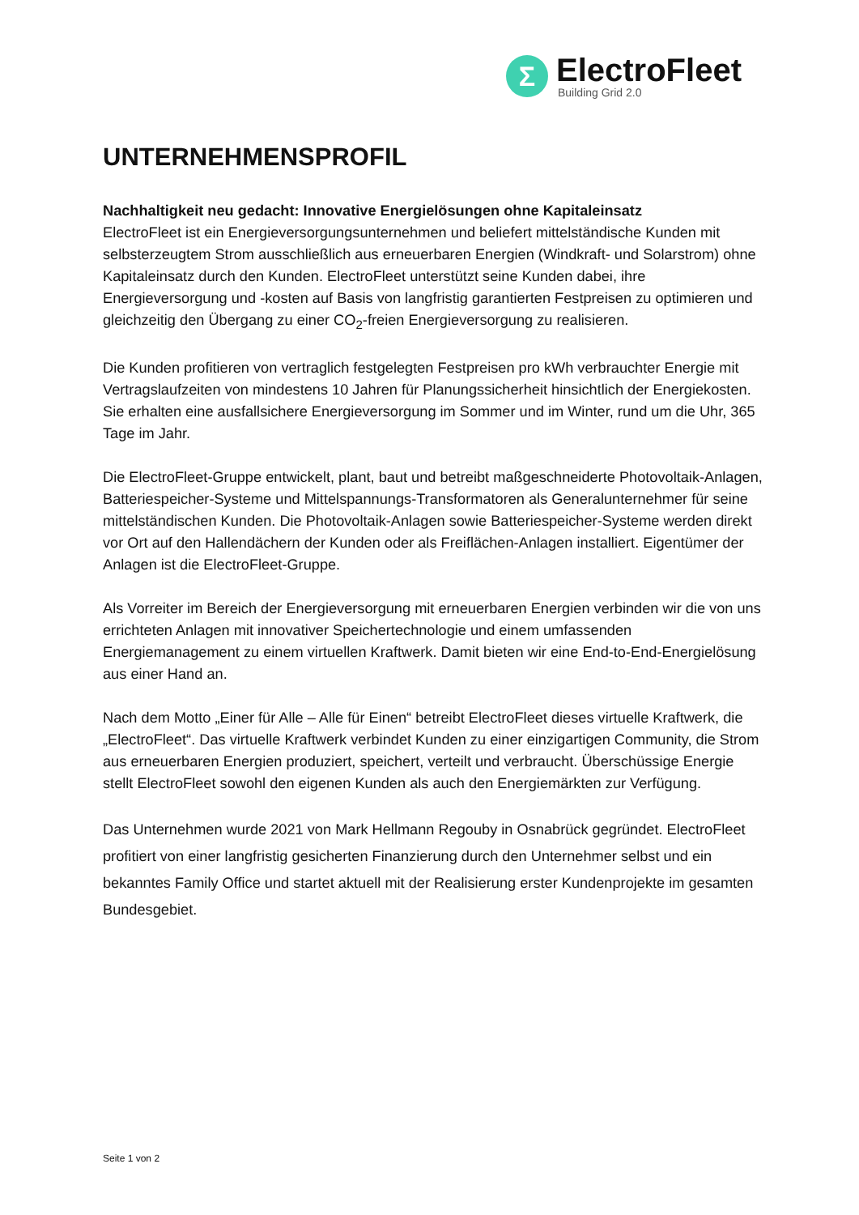Σ
ElectroFleet
Building Grid 2.0
UNTERNEHMENSPROFIL
Nachhaltigkeit neu gedacht: Innovative Energielösungen ohne Kapitaleinsatz
ElectroFleet ist ein Energieversorgungsunternehmen und beliefert mittelständische Kunden mit selbsterzeugtem Strom ausschließlich aus erneuerbaren Energien (Windkraft- und Solarstrom) ohne Kapitaleinsatz durch den Kunden. ElectroFleet unterstützt seine Kunden dabei, ihre Energieversorgung und -kosten auf Basis von langfristig garantierten Festpreisen zu optimieren und gleichzeitig den Übergang zu einer CO<sub>2</sub>-freien Energieversorgung zu realisieren.
Die Kunden profitieren von vertraglich festgelegten Festpreisen pro kWh verbrauchter Energie mit Vertragslaufzeiten von mindestens 10 Jahren für Planungssicherheit hinsichtlich der Energiekosten. Sie erhalten eine ausfallsichere Energieversorgung im Sommer und im Winter, rund um die Uhr, 365 Tage im Jahr.
Die ElectroFleet-Gruppe entwickelt, plant, baut und betreibt maßgeschneiderte Photovoltaik-Anlagen, Batteriespeicher-Systeme und Mittelspannungs-Transformatoren als Generalunternehmer für seine mittelständischen Kunden. Die Photovoltaik-Anlagen sowie Batteriespeicher-Systeme werden direkt vor Ort auf den Hallendächern der Kunden oder als Freiflächen-Anlagen installiert. Eigentümer der Anlagen ist die ElectroFleet-Gruppe.
Als Vorreiter im Bereich der Energieversorgung mit erneuerbaren Energien verbinden wir die von uns errichteten Anlagen mit innovativer Speichertechnologie und einem umfassenden Energiemanagement zu einem virtuellen Kraftwerk. Damit bieten wir eine End-to-End-Energielösung aus einer Hand an.
Nach dem Motto „Einer für Alle – Alle für Einen“ betreibt ElectroFleet dieses virtuelle Kraftwerk, die „ElectroFleet“. Das virtuelle Kraftwerk verbindet Kunden zu einer einzigartigen Community, die Strom aus erneuerbaren Energien produziert, speichert, verteilt und verbraucht. Überschüssige Energie stellt ElectroFleet sowohl den eigenen Kunden als auch den Energiemärkten zur Verfügung.
Das Unternehmen wurde 2021 von Mark Hellmann Regouby in Osnabrück gegründet. ElectroFleet profitiert von einer langfristig gesicherten Finanzierung durch den Unternehmer selbst und ein bekanntes Family Office und startet aktuell mit der Realisierung erster Kundenprojekte im gesamten Bundesgebiet.
Seite 1 von 2